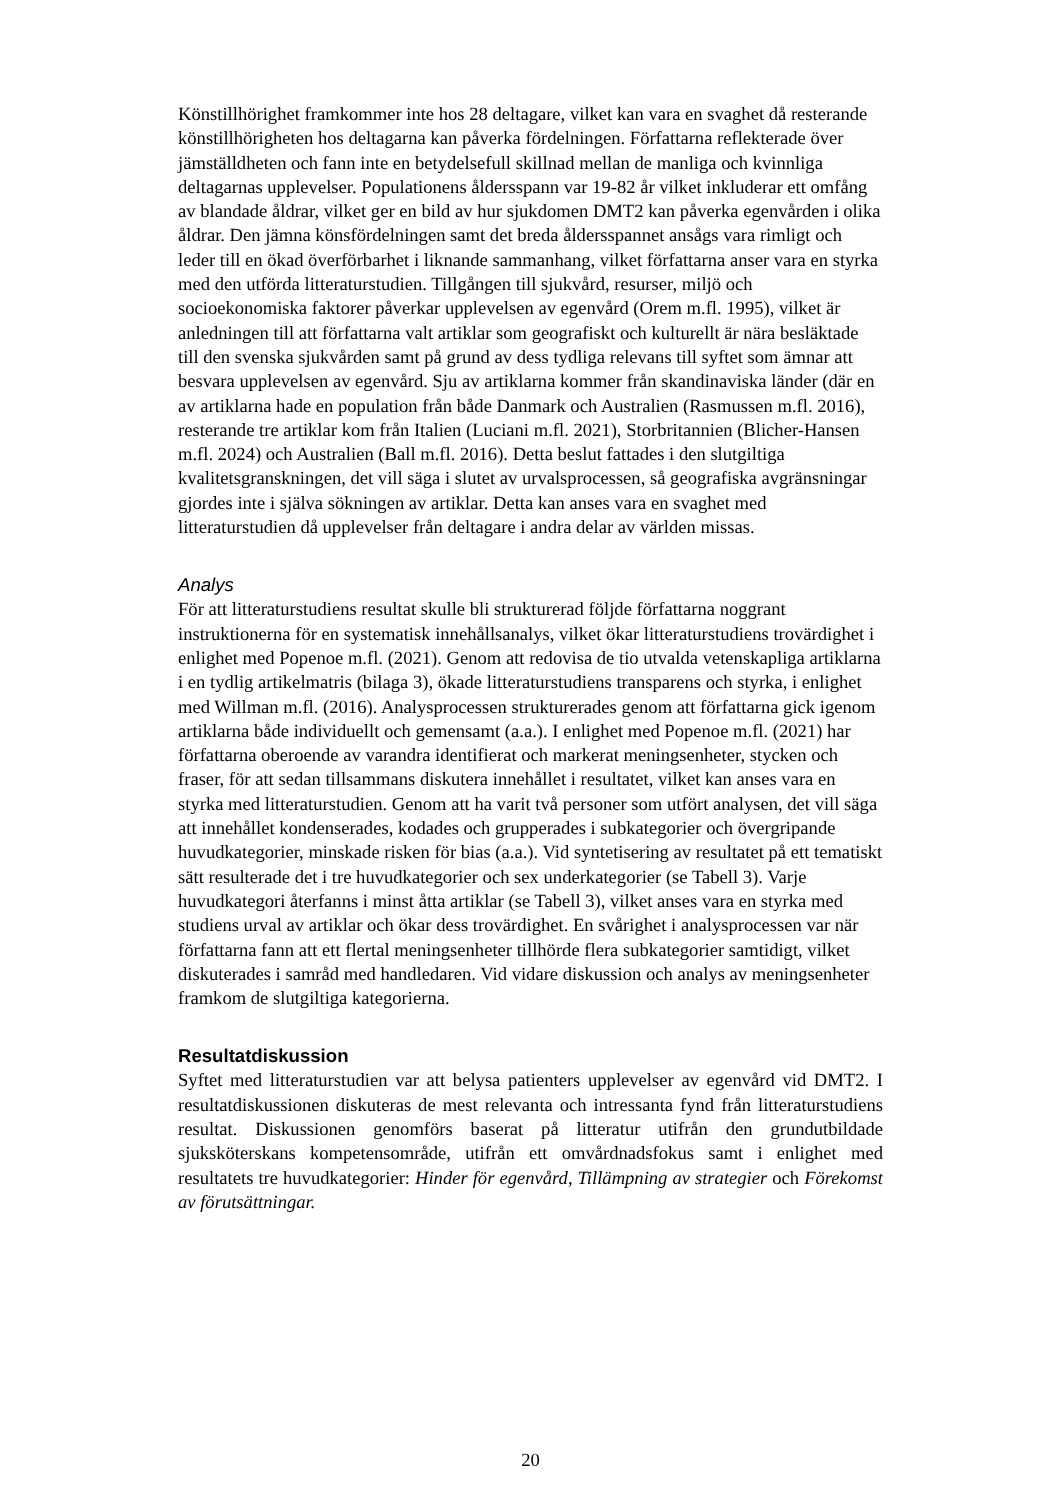Könstillhörighet framkommer inte hos 28 deltagare, vilket kan vara en svaghet då resterande könstillhörigheten hos deltagarna kan påverka fördelningen. Författarna reflekterade över jämställdheten och fann inte en betydelsefull skillnad mellan de manliga och kvinnliga deltagarnas upplevelser. Populationens åldersspann var 19-82 år vilket inkluderar ett omfång av blandade åldrar, vilket ger en bild av hur sjukdomen DMT2 kan påverka egenvården i olika åldrar. Den jämna könsfördelningen samt det breda åldersspannet ansågs vara rimligt och leder till en ökad överförbarhet i liknande sammanhang, vilket författarna anser vara en styrka med den utförda litteraturstudien. Tillgången till sjukvård, resurser, miljö och socioekonomiska faktorer påverkar upplevelsen av egenvård (Orem m.fl. 1995), vilket är anledningen till att författarna valt artiklar som geografiskt och kulturellt är nära besläktade till den svenska sjukvården samt på grund av dess tydliga relevans till syftet som ämnar att besvara upplevelsen av egenvård. Sju av artiklarna kommer från skandinaviska länder (där en av artiklarna hade en population från både Danmark och Australien (Rasmussen m.fl. 2016), resterande tre artiklar kom från Italien (Luciani m.fl. 2021), Storbritannien (Blicher-Hansen m.fl. 2024) och Australien (Ball m.fl. 2016). Detta beslut fattades i den slutgiltiga kvalitetsgranskningen, det vill säga i slutet av urvalsprocessen, så geografiska avgränsningar gjordes inte i själva sökningen av artiklar. Detta kan anses vara en svaghet med litteraturstudien då upplevelser från deltagare i andra delar av världen missas.
Analys
För att litteraturstudiens resultat skulle bli strukturerad följde författarna noggrant instruktionerna för en systematisk innehållsanalys, vilket ökar litteraturstudiens trovärdighet i enlighet med Popenoe m.fl. (2021). Genom att redovisa de tio utvalda vetenskapliga artiklarna i en tydlig artikelmatris (bilaga 3), ökade litteraturstudiens transparens och styrka, i enlighet med Willman m.fl. (2016). Analysprocessen strukturerades genom att författarna gick igenom artiklarna både individuellt och gemensamt (a.a.). I enlighet med Popenoe m.fl. (2021) har författarna oberoende av varandra identifierat och markerat meningsenheter, stycken och fraser, för att sedan tillsammans diskutera innehållet i resultatet, vilket kan anses vara en styrka med litteraturstudien. Genom att ha varit två personer som utfört analysen, det vill säga att innehållet kondenserades, kodades och grupperades i subkategorier och övergripande huvudkategorier, minskade risken för bias (a.a.). Vid syntetisering av resultatet på ett tematiskt sätt resulterade det i tre huvudkategorier och sex underkategorier (se Tabell 3). Varje huvudkategori återfanns i minst åtta artiklar (se Tabell 3), vilket anses vara en styrka med studiens urval av artiklar och ökar dess trovärdighet. En svårighet i analysprocessen var när författarna fann att ett flertal meningsenheter tillhörde flera subkategorier samtidigt, vilket diskuterades i samråd med handledaren. Vid vidare diskussion och analys av meningsenheter framkom de slutgiltiga kategorierna.
Resultatdiskussion
Syftet med litteraturstudien var att belysa patienters upplevelser av egenvård vid DMT2. I resultatdiskussionen diskuteras de mest relevanta och intressanta fynd från litteraturstudiens resultat. Diskussionen genomförs baserat på litteratur utifrån den grundutbildade sjuksköterskans kompetensområde, utifrån ett omvårdnadsfokus samt i enlighet med resultatets tre huvudkategorier: Hinder för egenvård, Tillämpning av strategier och Förekomst av förutsättningar.
20